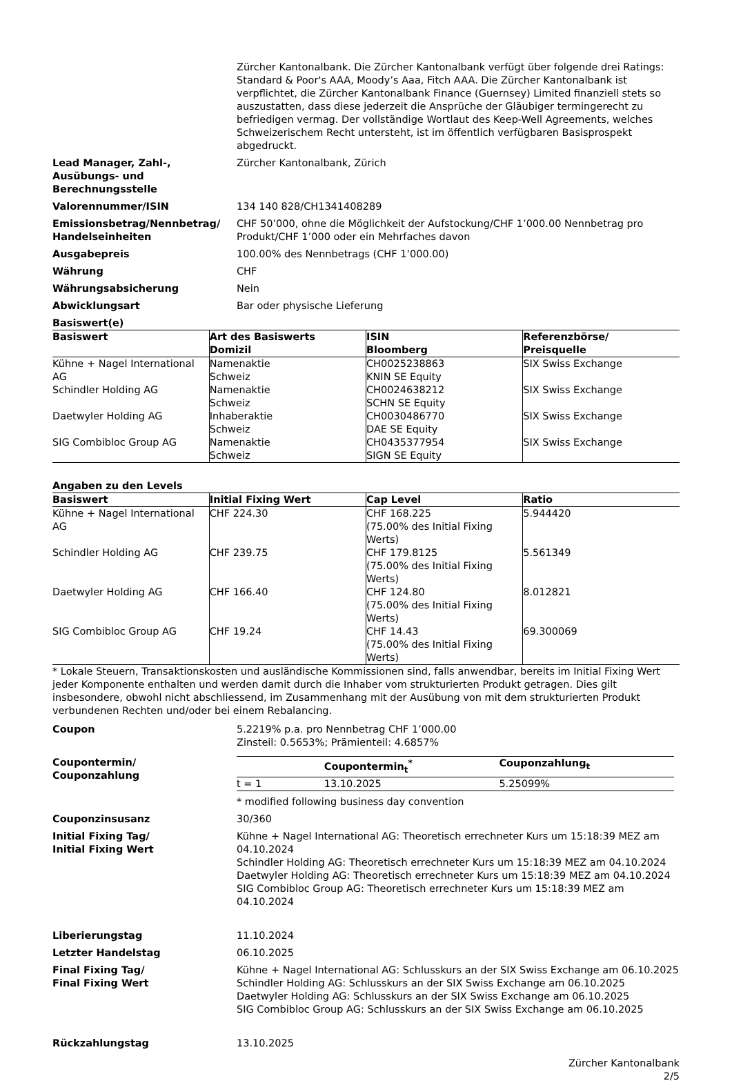Zürcher Kantonalbank. Die Zürcher Kantonalbank verfügt über folgende drei Ratings: Standard & Poor's AAA, Moody’s Aaa, Fitch AAA. Die Zürcher Kantonalbank ist verpflichtet, die Zürcher Kantonalbank Finance (Guernsey) Limited finanziell stets so auszustatten, dass diese jederzeit die Ansprüche der Gläubiger termingerecht zu befriedigen vermag. Der vollständige Wortlaut des Keep-Well Agreements, welches Schweizerischem Recht untersteht, ist im öffentlich verfügbaren Basisprospekt abgedruckt.
Lead Manager, Zahl-,
Ausübungs- und
Berechnungsstelle
Zürcher Kantonalbank, Zürich
Valorennummer/ISIN 134 140 828/CH1341408289
Emissionsbetrag/Nennbetrag/
Handelseinheiten
CHF 50’000, ohne die Möglichkeit der Aufstockung/CHF 1’000.00 Nennbetrag pro Produkt/CHF 1’000 oder ein Mehrfaches davon
Ausgabepreis 100.00% des Nennbetrags (CHF 1’000.00)
Währung CHF
Währungsabsicherung Nein
Abwicklungsart Bar oder physische Lieferung
Basiswert(e)
| Basiswert | Art des Basiswerts Domizil | ISIN Bloomberg | Referenzbörse/ Preisquelle |
| --- | --- | --- | --- |
| Kühne + Nagel International AG | Namenaktie Schweiz | CH0025238863 KNIN SE Equity | SIX Swiss Exchange |
| Schindler Holding AG | Namenaktie Schweiz | CH0024638212 SCHN SE Equity | SIX Swiss Exchange |
| Daetwyler Holding AG | Inhaberaktie Schweiz | CH0030486770 DAE SE Equity | SIX Swiss Exchange |
| SIG Combibloc Group AG | Namenaktie Schweiz | CH0435377954 SIGN SE Equity | SIX Swiss Exchange |
Angaben zu den Levels
| Basiswert | Initial Fixing Wert | Cap Level | Ratio |
| --- | --- | --- | --- |
| Kühne + Nagel International AG | CHF 224.30 | CHF 168.225 (75.00% des Initial Fixing Werts) | 5.944420 |
| Schindler Holding AG | CHF 239.75 | CHF 179.8125 (75.00% des Initial Fixing Werts) | 5.561349 |
| Daetwyler Holding AG | CHF 166.40 | CHF 124.80 (75.00% des Initial Fixing Werts) | 8.012821 |
| SIG Combibloc Group AG | CHF 19.24 | CHF 14.43 (75.00% des Initial Fixing Werts) | 69.300069 |
* Lokale Steuern, Transaktionskosten und ausländische Kommissionen sind, falls anwendbar, bereits im Initial Fixing Wert jeder Komponente enthalten und werden damit durch die Inhaber vom strukturierten Produkt getragen. Dies gilt insbesondere, obwohl nicht abschliessend, im Zusammenhang mit der Ausübung von mit dem strukturierten Produkt verbundenen Rechten und/oder bei einem Rebalancing.
Coupon 5.2219% p.a. pro Nennbetrag CHF 1’000.00
Zinsteil: 0.5653%; Prämienteil: 4.6857%
Coupontermin/
Couponzahlung
| | Coupontermin<sub>t</sub><sup>*</sup> | Couponzahlung<sub>t</sub> |
| --- | --- | --- |
| t = 1 | 13.10.2025 | 5.25099% |
* modified following business day convention
Couponzinsusanz 30/360
Initial Fixing Tag/
Initial Fixing Wert
Kühne + Nagel International AG: Theoretisch errechneter Kurs um 15:18:39 MEZ am 04.10.2024
Schindler Holding AG: Theoretisch errechneter Kurs um 15:18:39 MEZ am 04.10.2024
Daetwyler Holding AG: Theoretisch errechneter Kurs um 15:18:39 MEZ am 04.10.2024
SIG Combibloc Group AG: Theoretisch errechneter Kurs um 15:18:39 MEZ am 04.10.2024
Liberierungstag 11.10.2024
Letzter Handelstag 06.10.2025
Final Fixing Tag/
Final Fixing Wert
Kühne + Nagel International AG: Schlusskurs an der SIX Swiss Exchange am 06.10.2025
Schindler Holding AG: Schlusskurs an der SIX Swiss Exchange am 06.10.2025
Daetwyler Holding AG: Schlusskurs an der SIX Swiss Exchange am 06.10.2025
SIG Combibloc Group AG: Schlusskurs an der SIX Swiss Exchange am 06.10.2025
Rückzahlungstag 13.10.2025
Zürcher Kantonalbank
2/5